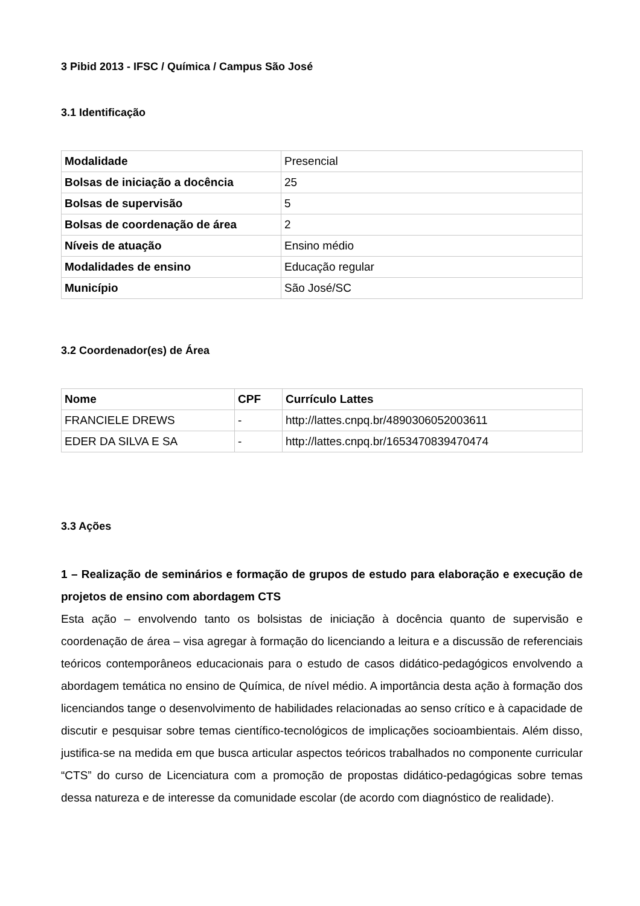3 Pibid 2013 - IFSC / Química / Campus São José
3.1 Identificação
| Modalidade | Presencial |
| Bolsas de iniciação a docência | 25 |
| Bolsas de supervisão | 5 |
| Bolsas de coordenação de área | 2 |
| Níveis de atuação | Ensino médio |
| Modalidades de ensino | Educação regular |
| Município | São José/SC |
3.2 Coordenador(es) de Área
| Nome | CPF | Currículo Lattes |
| --- | --- | --- |
| FRANCIELE DREWS | - | http://lattes.cnpq.br/4890306052003611 |
| EDER DA SILVA E SA | - | http://lattes.cnpq.br/1653470839470474 |
3.3 Ações
1 – Realização de seminários e formação de grupos de estudo para elaboração e execução de projetos de ensino com abordagem CTS
Esta ação – envolvendo tanto os bolsistas de iniciação à docência quanto de supervisão e coordenação de área – visa agregar à formação do licenciando a leitura e a discussão de referenciais teóricos contemporâneos educacionais para o estudo de casos didático-pedagógicos envolvendo a abordagem temática no ensino de Química, de nível médio. A importância desta ação à formação dos licenciandos tange o desenvolvimento de habilidades relacionadas ao senso crítico e à capacidade de discutir e pesquisar sobre temas científico-tecnológicos de implicações socioambientais. Além disso, justifica-se na medida em que busca articular aspectos teóricos trabalhados no componente curricular “CTS” do curso de Licenciatura com a promoção de propostas didático-pedagógicas sobre temas dessa natureza e de interesse da comunidade escolar (de acordo com diagnóstico de realidade).